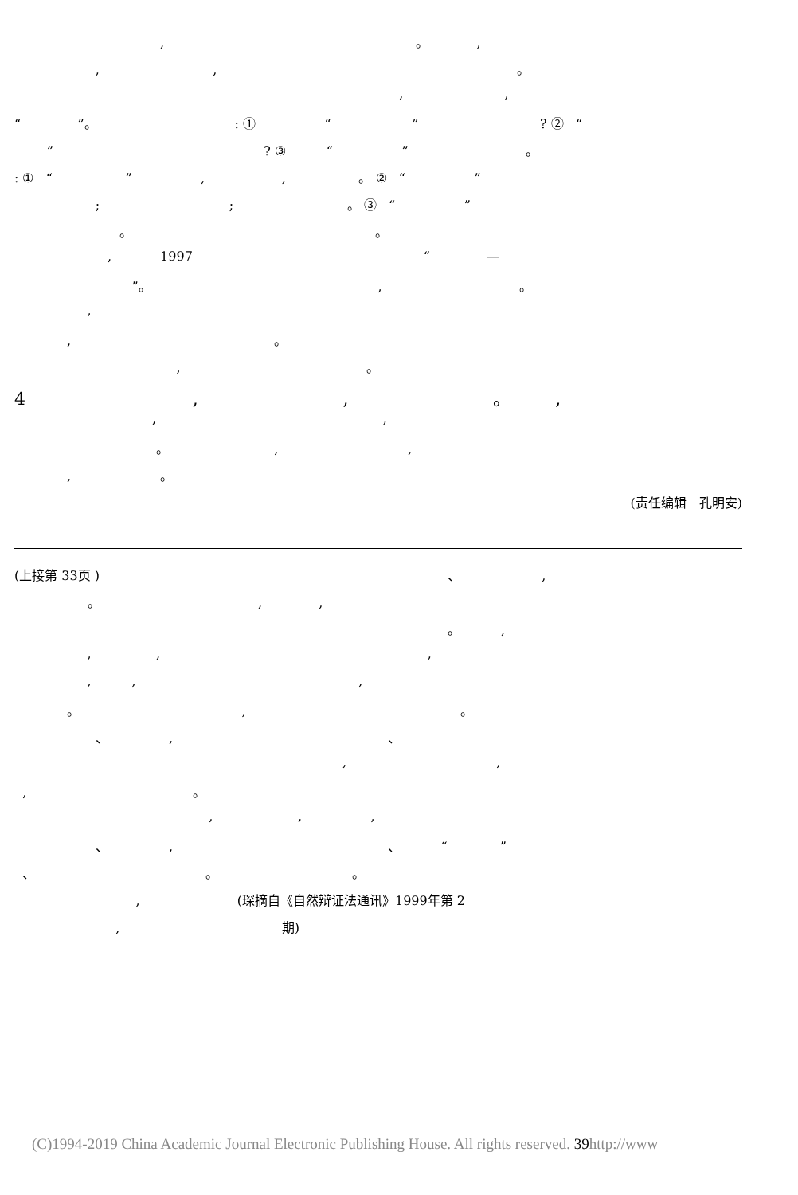, 。 ,
, , 。
, ,
“ ”。 : ① “ ” ? ② “
” ? ③ “ ” 。
: ① “ ” , , 。 ② “ ”
; ; 。 ③ “ ”
。 。
, 1997 “ —
”。 , 。
,
, 。
, 。
4 , , 。 ,
, ,
。 , ,
, 。
(责任编辑　孔明安)
(上接第 33页 ) 、 ,
。 , ,
。 ,
, , ,
, , ,
。 , 。
、 , 、
, ,
, 。
, , ,
、 , 、 “ ”
、 。 。
, (琛摘自《自然辩证法通讯》1999年第 2
, 期)
(C)1994-2019 China Academic Journal Electronic Publishing House. All rights reserved. 39http://www